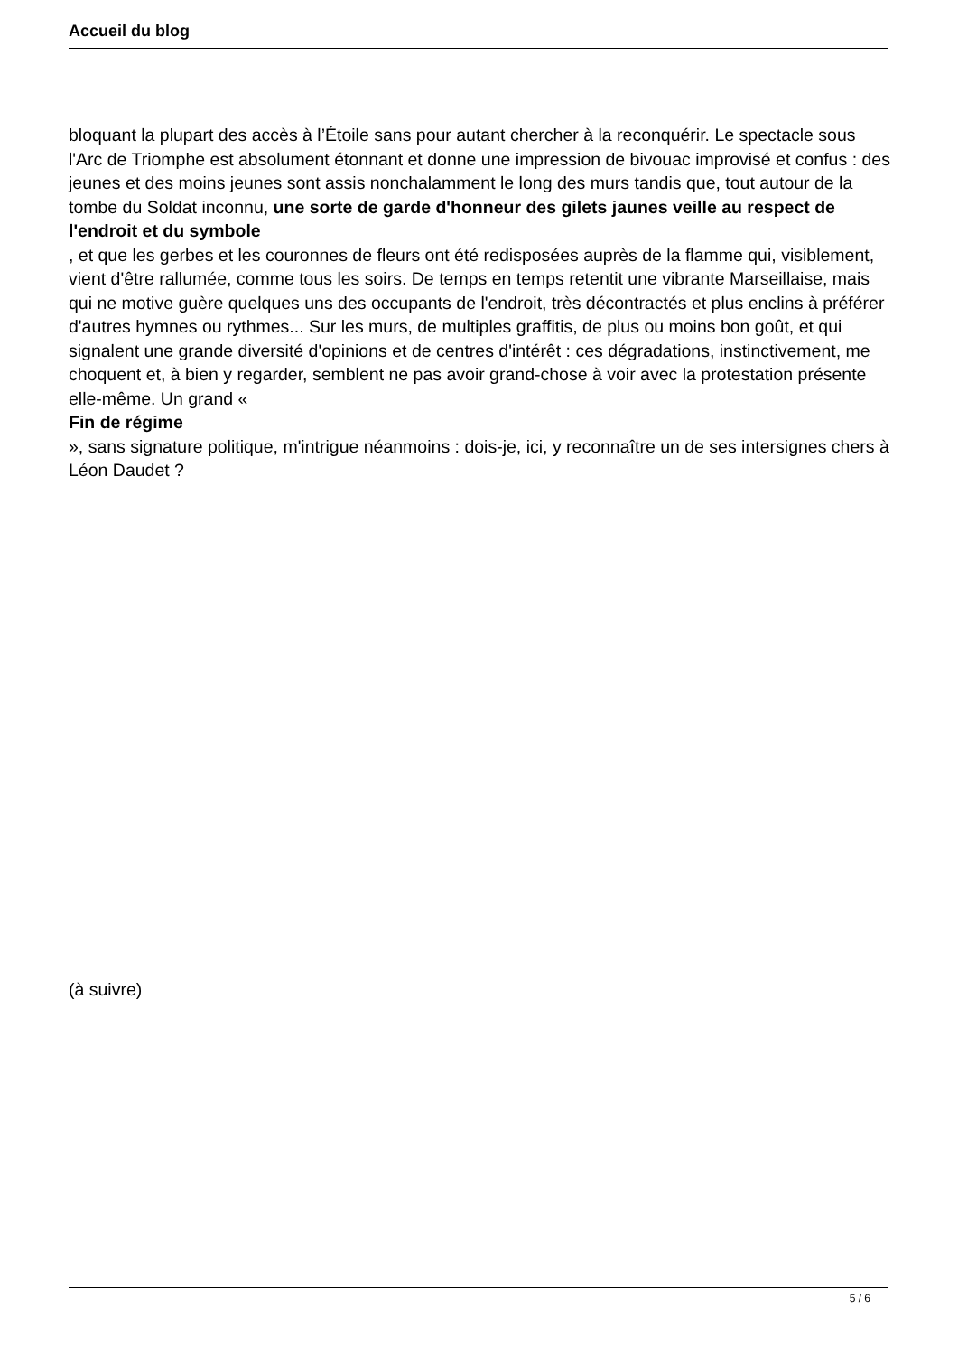Accueil du blog
bloquant la plupart des accès à l’Étoile sans pour autant chercher à la reconquérir. Le spectacle sous l'Arc de Triomphe est absolument étonnant et donne une impression de bivouac improvisé et confus : des jeunes et des moins jeunes sont assis nonchalamment le long des murs tandis que, tout autour de la tombe du Soldat inconnu, une sorte de garde d'honneur des gilets jaunes veille au respect de l'endroit et du symbole
, et que les gerbes et les couronnes de fleurs ont été redisposées auprès de la flamme qui, visiblement, vient d'être rallumée, comme tous les soirs. De temps en temps retentit une vibrante Marseillaise, mais qui ne motive guère quelques uns des occupants de l'endroit, très décontractés et plus enclins à préférer d'autres hymnes ou rythmes... Sur les murs, de multiples graffitis, de plus ou moins bon goût, et qui signalent une grande diversité d'opinions et de centres d'intérêt : ces dégradations, instinctivement, me choquent et, à bien y regarder, semblent ne pas avoir grand-chose à voir avec la protestation présente elle-même. Un grand «
Fin de régime
», sans signature politique, m'intrigue néanmoins : dois-je, ici, y reconnaître un de ses intersignes chers à Léon Daudet ?
(à suivre)
5 / 6